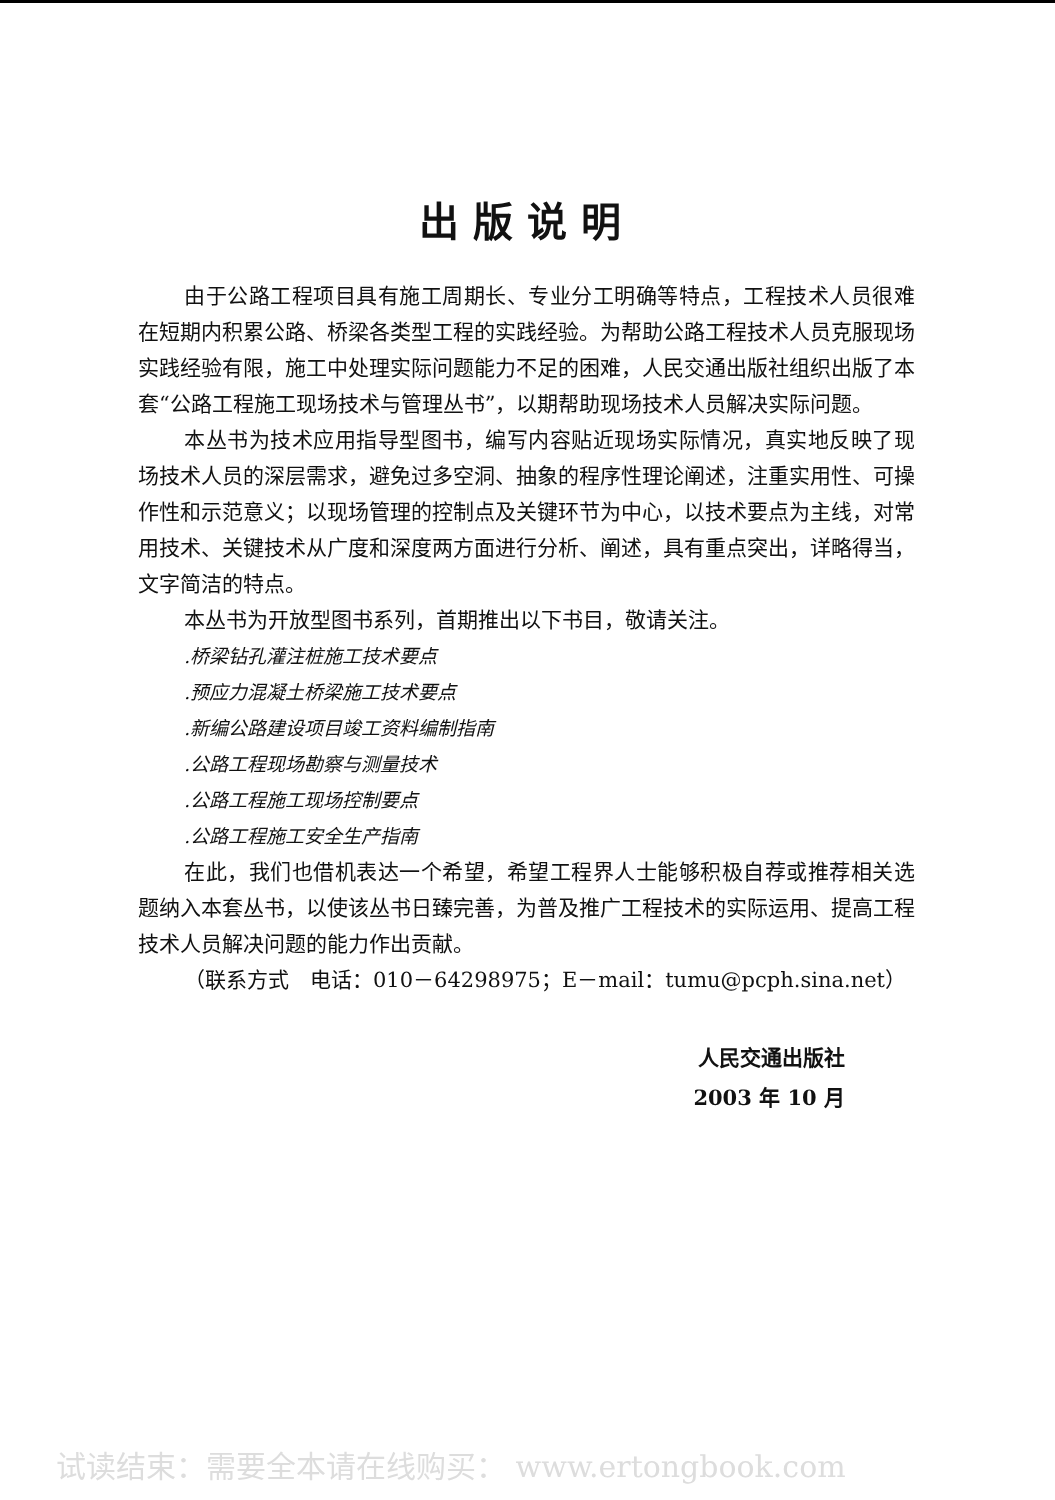出版说明
由于公路工程项目具有施工周期长、专业分工明确等特点，工程技术人员很难在短期内积累公路、桥梁各类型工程的实践经验。为帮助公路工程技术人员克服现场实践经验有限，施工中处理实际问题能力不足的困难，人民交通出版社组织出版了本套“公路工程施工现场技术与管理丛书”，以期帮助现场技术人员解决实际问题。
本丛书为技术应用指导型图书，编写内容贴近现场实际情况，真实地反映了现场技术人员的深层需求，避免过多空洞、抽象的程序性理论阐述，注重实用性、可操作性和示范意义；以现场管理的控制点及关键环节为中心，以技术要点为主线，对常用技术、关键技术从广度和深度两方面进行分析、阐述，具有重点突出，详略得当，文字简洁的特点。
本丛书为开放型图书系列，首期推出以下书目，敬请关注。
.桥梁钻孔灌注桩施工技术要点
.预应力混凝土桥梁施工技术要点
.新编公路建设项目竣工资料编制指南
.公路工程现场勘察与测量技术
.公路工程施工现场控制要点
.公路工程施工安全生产指南
在此，我们也借机表达一个希望，希望工程界人士能够积极自荐或推荐相关选题纳入本套丛书，以使该丛书日臻完善，为普及推广工程技术的实际运用、提高工程技术人员解决问题的能力作出贡献。
（联系方式　电话：010－64298975；E－mail：tumu@pcph.sina.net）
人民交通出版社
2003 年 10 月
试读结束：需要全本请在线购买： www.ertongbook.com